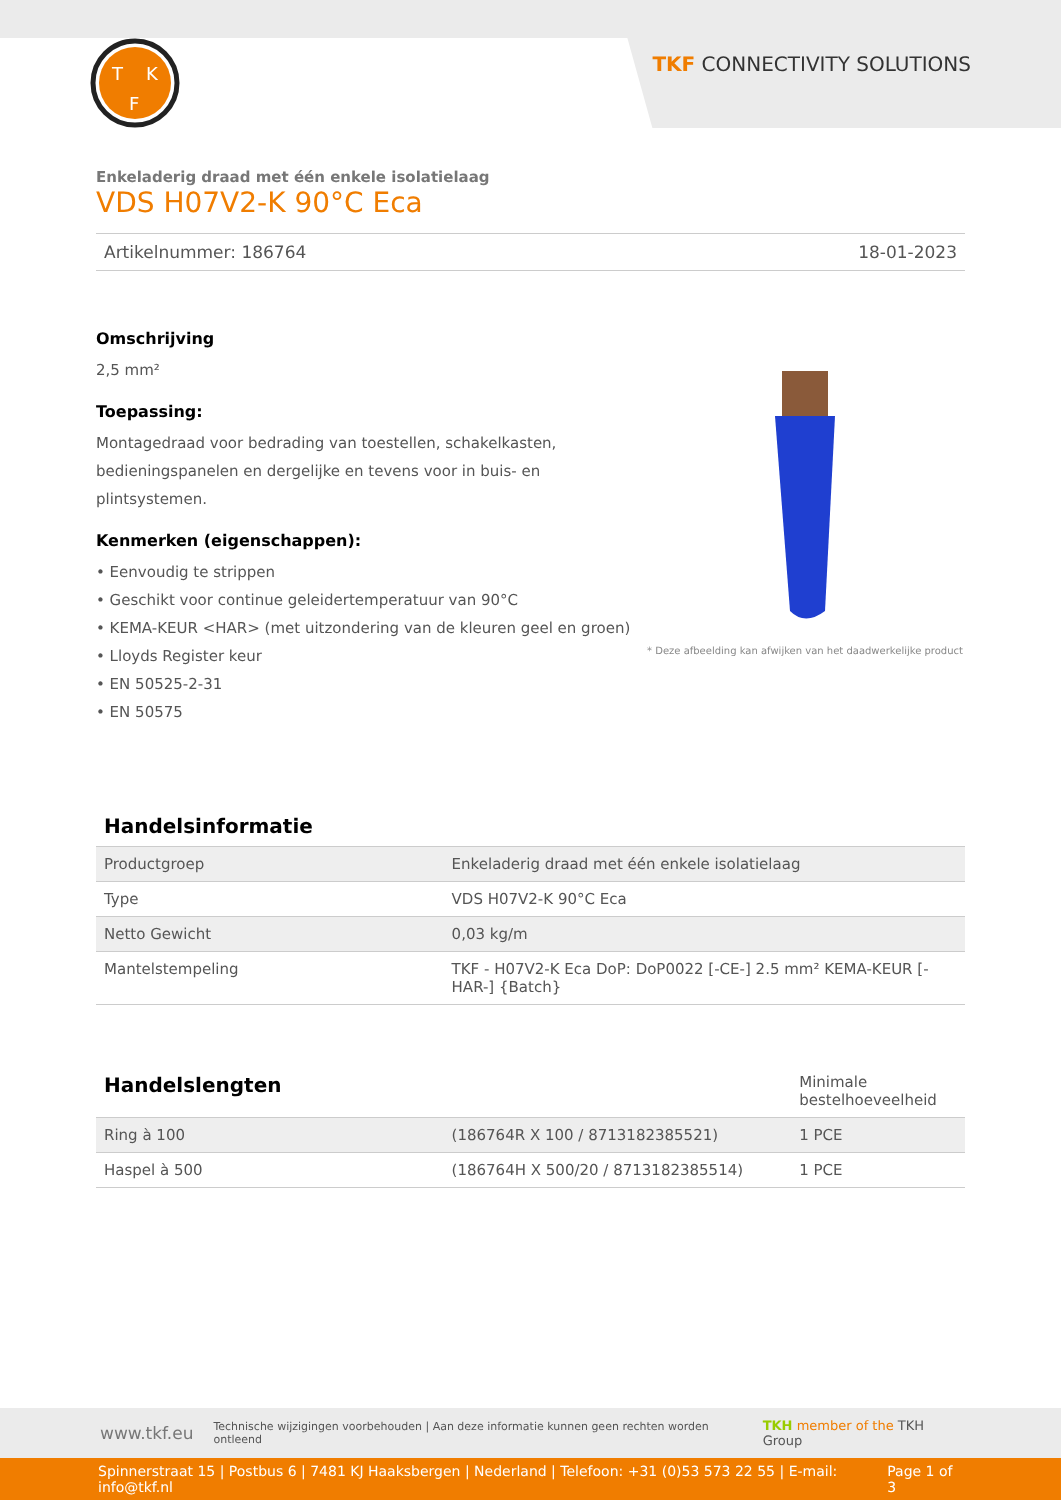T
K
F
TKF CONNECTIVITY SOLUTIONS
Enkeladerig draad met één enkele isolatielaag
VDS H07V2-K 90°C Eca
Artikelnummer: 186764 18-01-2023
Omschrijving
2,5 mm²
Toepassing:
Montagedraad voor bedrading van toestellen, schakelkasten,
bedieningspanelen en dergelijke en tevens voor in buis- en
plintsystemen.
Kenmerken (eigenschappen):
• Eenvoudig te strippen
• Geschikt voor continue geleidertemperatuur van 90°C
• KEMA-KEUR <HAR> (met uitzondering van de kleuren geel en groen)
• Lloyds Register keur
• EN 50525-2-31
• EN 50575
* Deze afbeelding kan afwijken van het daadwerkelijke product
Handelsinformatie
| Productgroep | Enkeladerig draad met één enkele isolatielaag |
| Type | VDS H07V2-K 90°C Eca |
| Netto Gewicht | 0,03 kg/m |
| Mantelstempeling | TKF - H07V2-K Eca DoP: DoP0022 [-CE-] 2.5 mm² KEMA-KEUR [-HAR-] {Batch} |
| Handelslengten | | Minimale bestelhoeveelheid |
| Ring à 100 | (186764R X 100 / 8713182385521) | 1 PCE |
| Haspel à 500 | (186764H X 500/20 / 8713182385514) | 1 PCE |
www.tkf.eu Technische wijzigingen voorbehouden | Aan deze informatie kunnen geen rechten worden ontleend TKH member of the TKH Group
Spinnerstraat 15 | Postbus 6 | 7481 KJ Haaksbergen | Nederland | Telefoon: +31 (0)53 573 22 55 | E-mail: info@tkf.nl Page 1 of 3